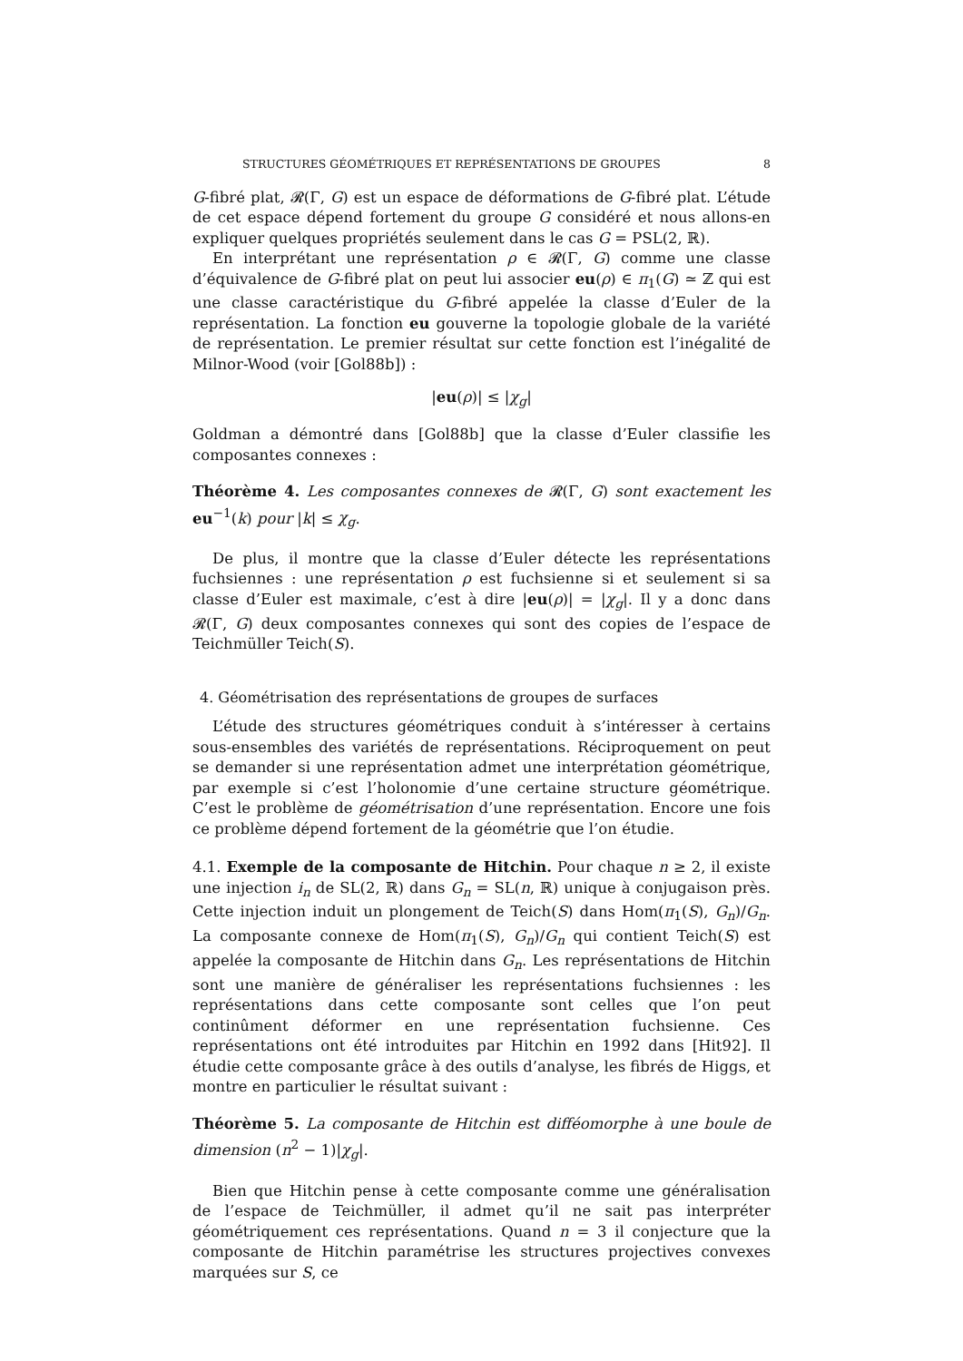STRUCTURES GÉOMÉTRIQUES ET REPRÉSENTATIONS DE GROUPES 8
G-fibré plat, 𝓡(Γ, G) est un espace de déformations de G-fibré plat. L’étude de cet espace dépend fortement du groupe G considéré et nous allons-en expliquer quelques propriétés seulement dans le cas G = PSL(2, ℝ).
En interprétant une représentation ρ ∈ 𝓡(Γ, G) comme une classe d’équivalence de G-fibré plat on peut lui associer eu(ρ) ∈ π<sub>1</sub>(G) ≃ ℤ qui est une classe caractéristique du G-fibré appelée la classe d’Euler de la représentation. La fonction eu gouverne la topologie globale de la variété de représentation. Le premier résultat sur cette fonction est l’inégalité de Milnor-Wood (voir [Gol88b]) :
|eu(ρ)| ≤ |χ<sub>g</sub>|
Goldman a démontré dans [Gol88b] que la classe d’Euler classifie les composantes connexes :
Théorème 4. Les composantes connexes de 𝓡(Γ, G) sont exactement les eu<sup>−1</sup>(k) pour |k| ≤ χ<sub>g</sub>.
De plus, il montre que la classe d’Euler détecte les représentations fuchsiennes : une représentation ρ est fuchsienne si et seulement si sa classe d’Euler est maximale, c’est à dire |eu(ρ)| = |χ<sub>g</sub>|. Il y a donc dans 𝓡(Γ, G) deux composantes connexes qui sont des copies de l’espace de Teichmüller Teich(S).
4. Géométrisation des représentations de groupes de surfaces
L’étude des structures géométriques conduit à s’intéresser à certains sous-ensembles des variétés de représentations. Réciproquement on peut se demander si une représentation admet une interprétation géométrique, par exemple si c’est l’holonomie d’une certaine structure géométrique. C’est le problème de géométrisation d’une représentation. Encore une fois ce problème dépend fortement de la géométrie que l’on étudie.
4.1. Exemple de la composante de Hitchin. Pour chaque n ≥ 2, il existe une injection i<sub>n</sub> de SL(2, ℝ) dans G<sub>n</sub> = SL(n, ℝ) unique à conjugaison près. Cette injection induit un plongement de Teich(S) dans Hom(π<sub>1</sub>(S), G<sub>n</sub>)/G<sub>n</sub>. La composante connexe de Hom(π<sub>1</sub>(S), G<sub>n</sub>)/G<sub>n</sub> qui contient Teich(S) est appelée la composante de Hitchin dans G<sub>n</sub>. Les représentations de Hitchin sont une manière de généraliser les représentations fuchsiennes : les représentations dans cette composante sont celles que l’on peut continûment déformer en une représentation fuchsienne. Ces représentations ont été introduites par Hitchin en 1992 dans [Hit92]. Il étudie cette composante grâce à des outils d’analyse, les fibrés de Higgs, et montre en particulier le résultat suivant :
Théorème 5. La composante de Hitchin est difféomorphe à une boule de dimension (n<sup>2</sup> − 1)|χ<sub>g</sub>|.
Bien que Hitchin pense à cette composante comme une généralisation de l’espace de Teichmüller, il admet qu’il ne sait pas interpréter géométriquement ces représentations. Quand n = 3 il conjecture que la composante de Hitchin paramétrise les structures projectives convexes marquées sur S, ce